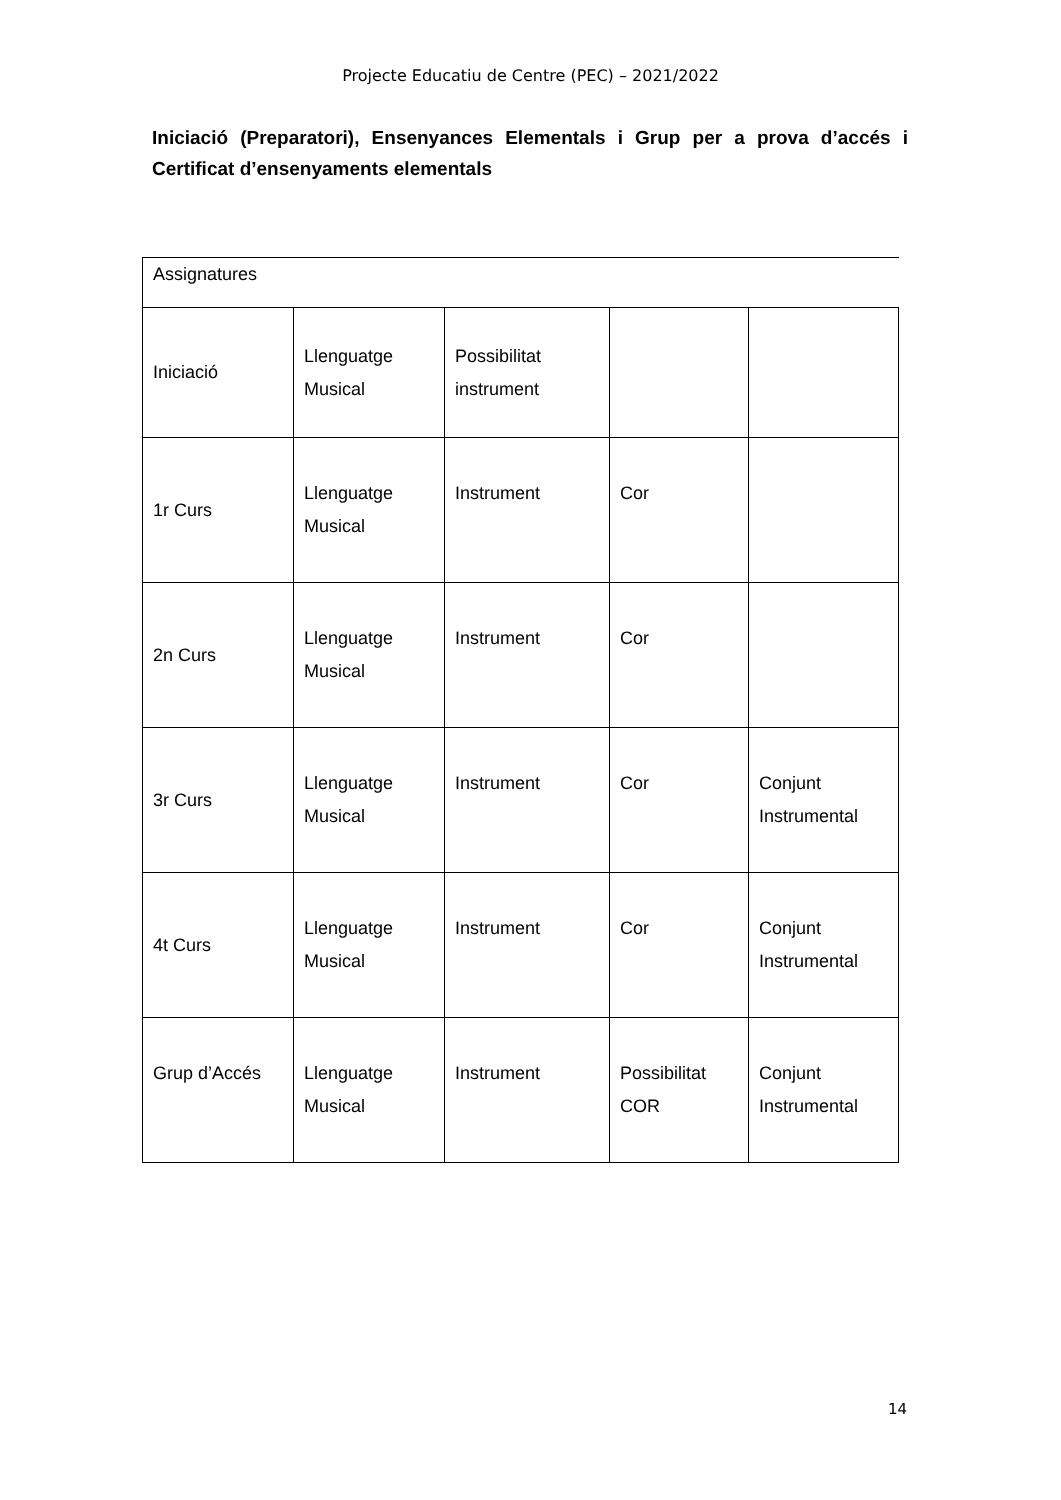Projecte Educatiu de Centre (PEC) – 2021/2022
Iniciació (Preparatori), Ensenyances Elementals i Grup per a prova d’accés i Certificat d’ensenyaments elementals
| Assignatures | | | | |
| Iniciació | Llenguatge Musical | Possibilitat instrument | | |
| 1r Curs | Llenguatge Musical | Instrument | Cor | |
| 2n Curs | Llenguatge Musical | Instrument | Cor | |
| 3r Curs | Llenguatge Musical | Instrument | Cor | Conjunt Instrumental |
| 4t Curs | Llenguatge Musical | Instrument | Cor | Conjunt Instrumental |
| Grup d’Accés | Llenguatge Musical | Instrument | Possibilitat COR | Conjunt Instrumental |
14